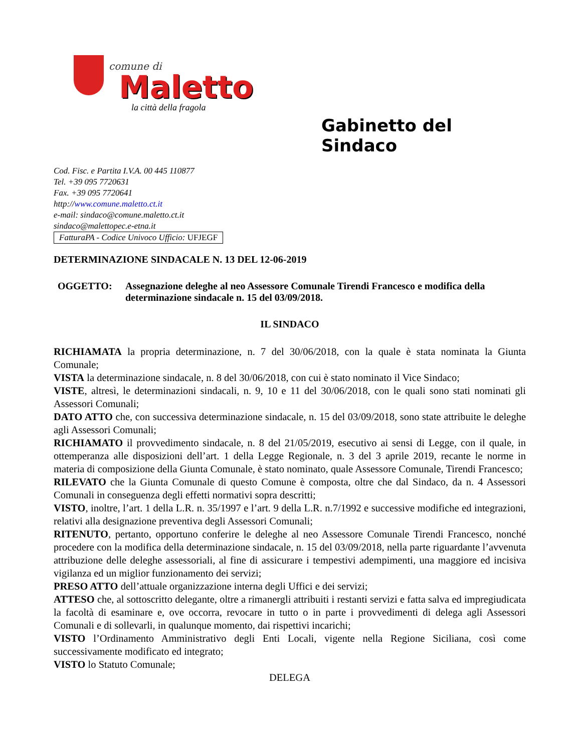comune di
Maletto
la città della fragola
Cod. Fisc. e Partita I.V.A. 00 445 110877
Tel. +39 095 7720631
Fax. +39 095 7720641
http://www.comune.maletto.ct.it
e-mail: sindaco@comune.maletto.ct.it
sindaco@malettopec.e-etna.it
FatturaPA - Codice Univoco Ufficio: UFJEGF
Gabinetto del Sindaco
DETERMINAZIONE SINDACALE N. 13 DEL 12-06-2019
OGGETTO: Assegnazione deleghe al neo Assessore Comunale Tirendi Francesco e modifica della determinazione sindacale n. 15 del 03/09/2018.
IL SINDACO
RICHIAMATA la propria determinazione, n. 7 del 30/06/2018, con la quale è stata nominata la Giunta Comunale;
VISTA la determinazione sindacale, n. 8 del 30/06/2018, con cui è stato nominato il Vice Sindaco;
VISTE, altresì, le determinazioni sindacali, n. 9, 10 e 11 del 30/06/2018, con le quali sono stati nominati gli Assessori Comunali;
DATO ATTO che, con successiva determinazione sindacale, n. 15 del 03/09/2018, sono state attribuite le deleghe agli Assessori Comunali;
RICHIAMATO il provvedimento sindacale, n. 8 del 21/05/2019, esecutivo ai sensi di Legge, con il quale, in ottemperanza alle disposizioni dell’art. 1 della Legge Regionale, n. 3 del 3 aprile 2019, recante le norme in materia di composizione della Giunta Comunale, è stato nominato, quale Assessore Comunale, Tirendi Francesco;
RILEVATO che la Giunta Comunale di questo Comune è composta, oltre che dal Sindaco, da n. 4 Assessori Comunali in conseguenza degli effetti normativi sopra descritti;
VISTO, inoltre, l’art. 1 della L.R. n. 35/1997 e l’art. 9 della L.R. n.7/1992 e successive modifiche ed integrazioni, relativi alla designazione preventiva degli Assessori Comunali;
RITENUTO, pertanto, opportuno conferire le deleghe al neo Assessore Comunale Tirendi Francesco, nonché procedere con la modifica della determinazione sindacale, n. 15 del 03/09/2018, nella parte riguardante l’avvenuta attribuzione delle deleghe assessoriali, al fine di assicurare i tempestivi adempimenti, una maggiore ed incisiva vigilanza ed un miglior funzionamento dei servizi;
PRESO ATTO dell’attuale organizzazione interna degli Uffici e dei servizi;
ATTESO che, al sottoscritto delegante, oltre a rimanergli attribuiti i restanti servizi e fatta salva ed impregiudicata la facoltà di esaminare e, ove occorra, revocare in tutto o in parte i provvedimenti di delega agli Assessori Comunali e di sollevarli, in qualunque momento, dai rispettivi incarichi;
VISTO l’Ordinamento Amministrativo degli Enti Locali, vigente nella Regione Siciliana, così come successivamente modificato ed integrato;
VISTO lo Statuto Comunale;
DELEGA